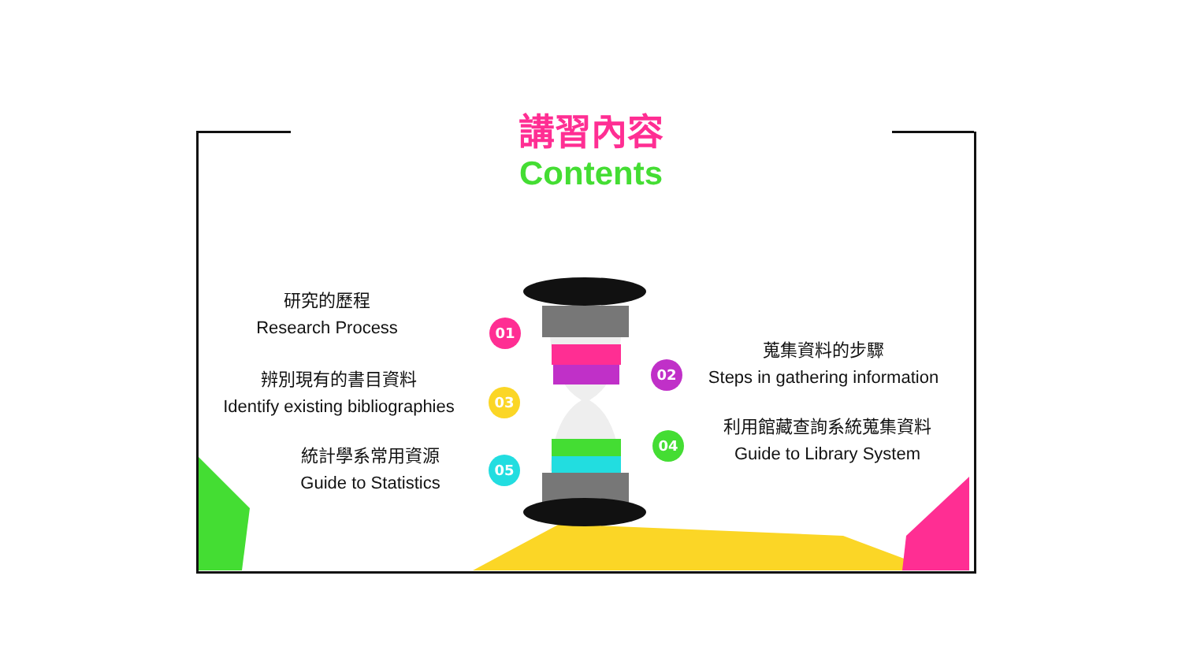講習內容
Contents
研究的歷程
Research Process
辨別現有的書目資料
Identify existing bibliographies
統計學系常用資源
Guide to Statistics
蒐集資料的步驟
Steps in gathering information
利用館藏查詢系統蒐集資料
Guide to Library System
01
02
03
04
05